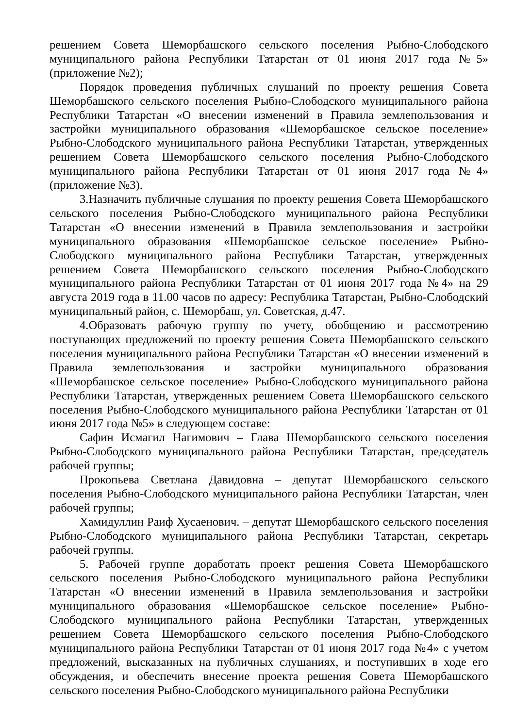решением Совета Шеморбашского сельского поселения Рыбно-Слободского муниципального района Республики Татарстан от 01 июня 2017 года №5» (приложение №2);
Порядок проведения публичных слушаний по проекту решения Совета Шеморбашского сельского поселения Рыбно-Слободского муниципального района Республики Татарстан «О внесении изменений в Правила землепользования и застройки муниципального образования «Шеморбашское сельское поселение» Рыбно-Слободского муниципального района Республики Татарстан, утвержденных решением Совета Шеморбашского сельского поселения Рыбно-Слободского муниципального района Республики Татарстан от 01 июня 2017 года №4» (приложение №3).
3.Назначить публичные слушания по проекту решения Совета Шеморбашского сельского поселения Рыбно-Слободского муниципального района Республики Татарстан «О внесении изменений в Правила землепользования и застройки муниципального образования «Шеморбашское сельское поселение» Рыбно-Слободского муниципального района Республики Татарстан, утвержденных решением Совета Шеморбашского сельского поселения Рыбно-Слободского муниципального района Республики Татарстан от 01 июня 2017 года №4» на 29 августа 2019 года в 11.00 часов по адресу: Республика Татарстан, Рыбно-Слободский муниципальный район, с. Шеморбаш, ул. Советская, д.47.
4.Образовать рабочую группу по учету, обобщению и рассмотрению поступающих предложений по проекту решения Совета Шеморбашского сельского поселения муниципального района Республики Татарстан «О внесении изменений в Правила землепользования и застройки муниципального образования «Шеморбашское сельское поселение» Рыбно-Слободского муниципального района Республики Татарстан, утвержденных решением Совета Шеморбашского сельского поселения Рыбно-Слободского муниципального района Республики Татарстан от 01 июня 2017 года №5» в следующем составе:
Сафин Исмагил Нагимович – Глава Шеморбашского сельского поселения Рыбно-Слободского муниципального района Республики Татарстан, председатель рабочей группы;
Прокопьева Светлана Давидовна – депутат Шеморбашского сельского поселения Рыбно-Слободского муниципального района Республики Татарстан, член рабочей группы;
Хамидуллин Раиф Хусаенович. – депутат Шеморбашского сельского поселения Рыбно-Слободского муниципального района Республики Татарстан, секретарь рабочей группы.
5. Рабочей группе доработать проект решения Совета Шеморбашского сельского поселения Рыбно-Слободского муниципального района Республики Татарстан «О внесении изменений в Правила землепользования и застройки муниципального образования «Шеморбашское сельское поселение» Рыбно-Слободского муниципального района Республики Татарстан, утвержденных решением Совета Шеморбашского сельского поселения Рыбно-Слободского муниципального района Республики Татарстан от 01 июня 2017 года №4» с учетом предложений, высказанных на публичных слушаниях, и поступивших в ходе его обсуждения, и обеспечить внесение проекта решения Совета Шеморбашского сельского поселения Рыбно-Слободского муниципального района Республики